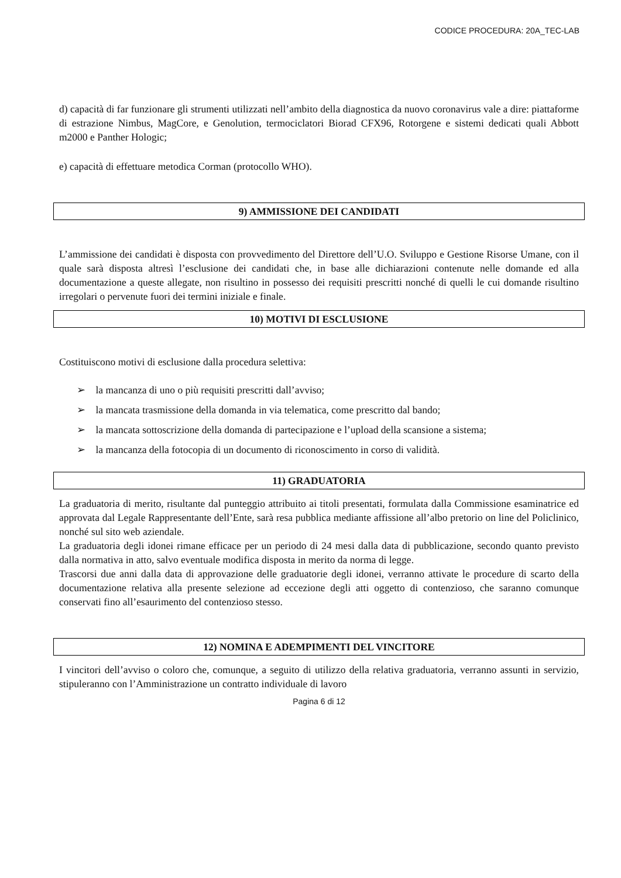CODICE PROCEDURA: 20A_TEC-LAB
d) capacità di far funzionare gli strumenti utilizzati nell’ambito della diagnostica da nuovo coronavirus vale a dire: piattaforme di estrazione Nimbus, MagCore, e Genolution, termociclatori Biorad CFX96, Rotorgene e sistemi dedicati quali Abbott m2000 e Panther Hologic;
e) capacità di effettuare metodica Corman (protocollo WHO).
9) AMMISSIONE DEI CANDIDATI
L’ammissione dei candidati è disposta con provvedimento del Direttore dell’U.O. Sviluppo e Gestione Risorse Umane, con il quale sarà disposta altresì l’esclusione dei candidati che, in base alle dichiarazioni contenute nelle domande ed alla documentazione a queste allegate, non risultino in possesso dei requisiti prescritti nonché di quelli le cui domande risultino irregolari o pervenute fuori dei termini iniziale e finale.
10) MOTIVI DI ESCLUSIONE
Costituiscono motivi di esclusione dalla procedura selettiva:
➢ la mancanza di uno o più requisiti prescritti dall’avviso;
➢ la mancata trasmissione della domanda in via telematica, come prescritto dal bando;
➢ la mancata sottoscrizione della domanda di partecipazione e l’upload della scansione a sistema;
➢ la mancanza della fotocopia di un documento di riconoscimento in corso di validità.
11) GRADUATORIA
La graduatoria di merito, risultante dal punteggio attribuito ai titoli presentati, formulata dalla Commissione esaminatrice ed approvata dal Legale Rappresentante dell’Ente, sarà resa pubblica mediante affissione all’albo pretorio on line del Policlinico, nonché sul sito web aziendale.
La graduatoria degli idonei rimane efficace per un periodo di 24 mesi dalla data di pubblicazione, secondo quanto previsto dalla normativa in atto, salvo eventuale modifica disposta in merito da norma di legge.
Trascorsi due anni dalla data di approvazione delle graduatorie degli idonei, verranno attivate le procedure di scarto della documentazione relativa alla presente selezione ad eccezione degli atti oggetto di contenzioso, che saranno comunque conservati fino all’esaurimento del contenzioso stesso.
12) NOMINA E ADEMPIMENTI DEL VINCITORE
I vincitori dell’avviso o coloro che, comunque, a seguito di utilizzo della relativa graduatoria, verranno assunti in servizio, stipuleranno con l’Amministrazione un contratto individuale di lavoro
Pagina 6 di 12